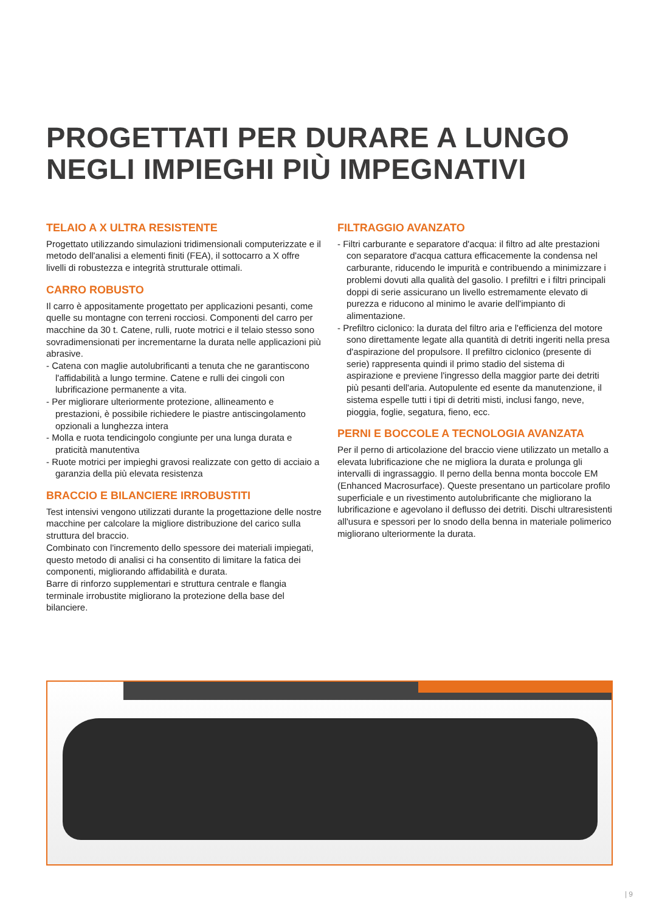PROGETTATI PER DURARE A LUNGO
NEGLI IMPIEGHI PIÙ IMPEGNATIVI
TELAIO A X ULTRA RESISTENTE
Progettato utilizzando simulazioni tridimensionali computerizzate e il metodo dell'analisi a elementi finiti (FEA), il sottocarro a X offre livelli di robustezza e integrità strutturale ottimali.
CARRO ROBUSTO
Il carro è appositamente progettato per applicazioni pesanti, come quelle su montagne con terreni rocciosi. Componenti del carro per macchine da 30 t. Catene, rulli, ruote motrici e il telaio stesso sono sovradimensionati per incrementarne la durata nelle applicazioni più abrasive.
- Catena con maglie autolubrificanti a tenuta che ne garantiscono l'affidabilità a lungo termine. Catene e rulli dei cingoli con lubrificazione permanente a vita.
- Per migliorare ulteriormente protezione, allineamento e prestazioni, è possibile richiedere le piastre antiscingolamento opzionali a lunghezza intera
- Molla e ruota tendicingolo congiunte per una lunga durata e praticità manutentiva
- Ruote motrici per impieghi gravosi realizzate con getto di acciaio a garanzia della più elevata resistenza
BRACCIO E BILANCIERE IRROBUSTITI
Test intensivi vengono utilizzati durante la progettazione delle nostre macchine per calcolare la migliore distribuzione del carico sulla struttura del braccio.
Combinato con l'incremento dello spessore dei materiali impiegati, questo metodo di analisi ci ha consentito di limitare la fatica dei componenti, migliorando affidabilità e durata.
Barre di rinforzo supplementari e struttura centrale e flangia terminale irrobustite migliorano la protezione della base del bilanciere.
FILTRAGGIO AVANZATO
- Filtri carburante e separatore d'acqua: il filtro ad alte prestazioni con separatore d'acqua cattura efficacemente la condensa nel carburante, riducendo le impurità e contribuendo a minimizzare i problemi dovuti alla qualità del gasolio. I prefiltri e i filtri principali doppi di serie assicurano un livello estremamente elevato di purezza e riducono al minimo le avarie dell'impianto di alimentazione.
- Prefiltro ciclonico: la durata del filtro aria e l'efficienza del motore sono direttamente legate alla quantità di detriti ingeriti nella presa d'aspirazione del propulsore. Il prefiltro ciclonico (presente di serie) rappresenta quindi il primo stadio del sistema di aspirazione e previene l'ingresso della maggior parte dei detriti più pesanti dell'aria. Autopulente ed esente da manutenzione, il sistema espelle tutti i tipi di detriti misti, inclusi fango, neve, pioggia, foglie, segatura, fieno, ecc.
PERNI E BOCCOLE A TECNOLOGIA AVANZATA
Per il perno di articolazione del braccio viene utilizzato un metallo a elevata lubrificazione che ne migliora la durata e prolunga gli intervalli di ingrassaggio. Il perno della benna monta boccole EM (Enhanced Macrosurface). Queste presentano un particolare profilo superficiale e un rivestimento autolubrificante che migliorano la lubrificazione e agevolano il deflusso dei detriti. Dischi ultraresistenti all'usura e spessori per lo snodo della benna in materiale polimerico migliorano ulteriormente la durata.
| 9